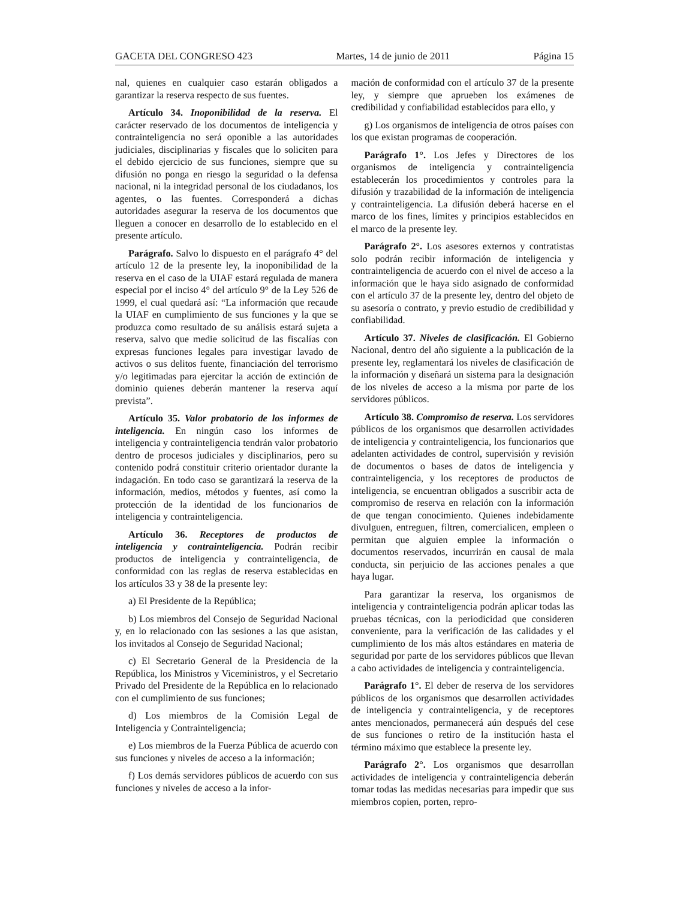GACETA DEL CONGRESO 423 Martes, 14 de junio de 2011 Página 15
nal, quienes en cualquier caso estarán obligados a garantizar la reserva respecto de sus fuentes.
Artículo 34. Inoponibilidad de la reserva. El carácter reservado de los documentos de inteligencia y contrainteligencia no será oponible a las autoridades judiciales, disciplinarias y fiscales que lo soliciten para el debido ejercicio de sus funciones, siempre que su difusión no ponga en riesgo la seguridad o la defensa nacional, ni la integridad personal de los ciudadanos, los agentes, o las fuentes. Corresponderá a dichas autoridades asegurar la reserva de los documentos que lleguen a conocer en desarrollo de lo establecido en el presente artículo.
Parágrafo. Salvo lo dispuesto en el parágrafo 4° del artículo 12 de la presente ley, la inoponibilidad de la reserva en el caso de la UIAF estará regulada de manera especial por el inciso 4° del artículo 9° de la Ley 526 de 1999, el cual quedará así: “La información que recaude la UIAF en cumplimiento de sus funciones y la que se produzca como resultado de su análisis estará sujeta a reserva, salvo que medie solicitud de las fiscalías con expresas funciones legales para investigar lavado de activos o sus delitos fuente, financiación del terrorismo y/o legitimadas para ejercitar la acción de extinción de dominio quienes deberán mantener la reserva aquí prevista”.
Artículo 35. Valor probatorio de los informes de inteligencia. En ningún caso los informes de inteligencia y contrainteligencia tendrán valor probatorio dentro de procesos judiciales y disciplinarios, pero su contenido podrá constituir criterio orientador durante la indagación. En todo caso se garantizará la reserva de la información, medios, métodos y fuentes, así como la protección de la identidad de los funcionarios de inteligencia y contrainteligencia.
Artículo 36. Receptores de productos de inteligencia y contrainteligencia. Podrán recibir productos de inteligencia y contrainteligencia, de conformidad con las reglas de reserva establecidas en los artículos 33 y 38 de la presente ley:
a) El Presidente de la República;
b) Los miembros del Consejo de Seguridad Nacional y, en lo relacionado con las sesiones a las que asistan, los invitados al Consejo de Seguridad Nacional;
c) El Secretario General de la Presidencia de la República, los Ministros y Viceministros, y el Secretario Privado del Presidente de la República en lo relacionado con el cumplimiento de sus funciones;
d) Los miembros de la Comisión Legal de Inteligencia y Contrainteligencia;
e) Los miembros de la Fuerza Pública de acuerdo con sus funciones y niveles de acceso a la información;
f) Los demás servidores públicos de acuerdo con sus funciones y niveles de acceso a la infor-
mación de conformidad con el artículo 37 de la presente ley, y siempre que aprueben los exámenes de credibilidad y confiabilidad establecidos para ello, y
g) Los organismos de inteligencia de otros países con los que existan programas de cooperación.
Parágrafo 1°. Los Jefes y Directores de los organismos de inteligencia y contrainteligencia establecerán los procedimientos y controles para la difusión y trazabilidad de la información de inteligencia y contrainteligencia. La difusión deberá hacerse en el marco de los fines, límites y principios establecidos en el marco de la presente ley.
Parágrafo 2°. Los asesores externos y contratistas solo podrán recibir información de inteligencia y contrainteligencia de acuerdo con el nivel de acceso a la información que le haya sido asignado de conformidad con el artículo 37 de la presente ley, dentro del objeto de su asesoría o contrato, y previo estudio de credibilidad y confiabilidad.
Artículo 37. Niveles de clasificación. El Gobierno Nacional, dentro del año siguiente a la publicación de la presente ley, reglamentará los niveles de clasificación de la información y diseñará un sistema para la designación de los niveles de acceso a la misma por parte de los servidores públicos.
Artículo 38. Compromiso de reserva. Los servidores públicos de los organismos que desarrollen actividades de inteligencia y contrainteligencia, los funcionarios que adelanten actividades de control, supervisión y revisión de documentos o bases de datos de inteligencia y contrainteligencia, y los receptores de productos de inteligencia, se encuentran obligados a suscribir acta de compromiso de reserva en relación con la información de que tengan conocimiento. Quienes indebidamente divulguen, entreguen, filtren, comercialicen, empleen o permitan que alguien emplee la información o documentos reservados, incurrirán en causal de mala conducta, sin perjuicio de las acciones penales a que haya lugar.
Para garantizar la reserva, los organismos de inteligencia y contrainteligencia podrán aplicar todas las pruebas técnicas, con la periodicidad que consideren conveniente, para la verificación de las calidades y el cumplimiento de los más altos estándares en materia de seguridad por parte de los servidores públicos que llevan a cabo actividades de inteligencia y contrainteligencia.
Parágrafo 1°. El deber de reserva de los servidores públicos de los organismos que desarrollen actividades de inteligencia y contrainteligencia, y de receptores antes mencionados, permanecerá aún después del cese de sus funciones o retiro de la institución hasta el término máximo que establece la presente ley.
Parágrafo 2°. Los organismos que desarrollan actividades de inteligencia y contrainteligencia deberán tomar todas las medidas necesarias para impedir que sus miembros copien, porten, repro-